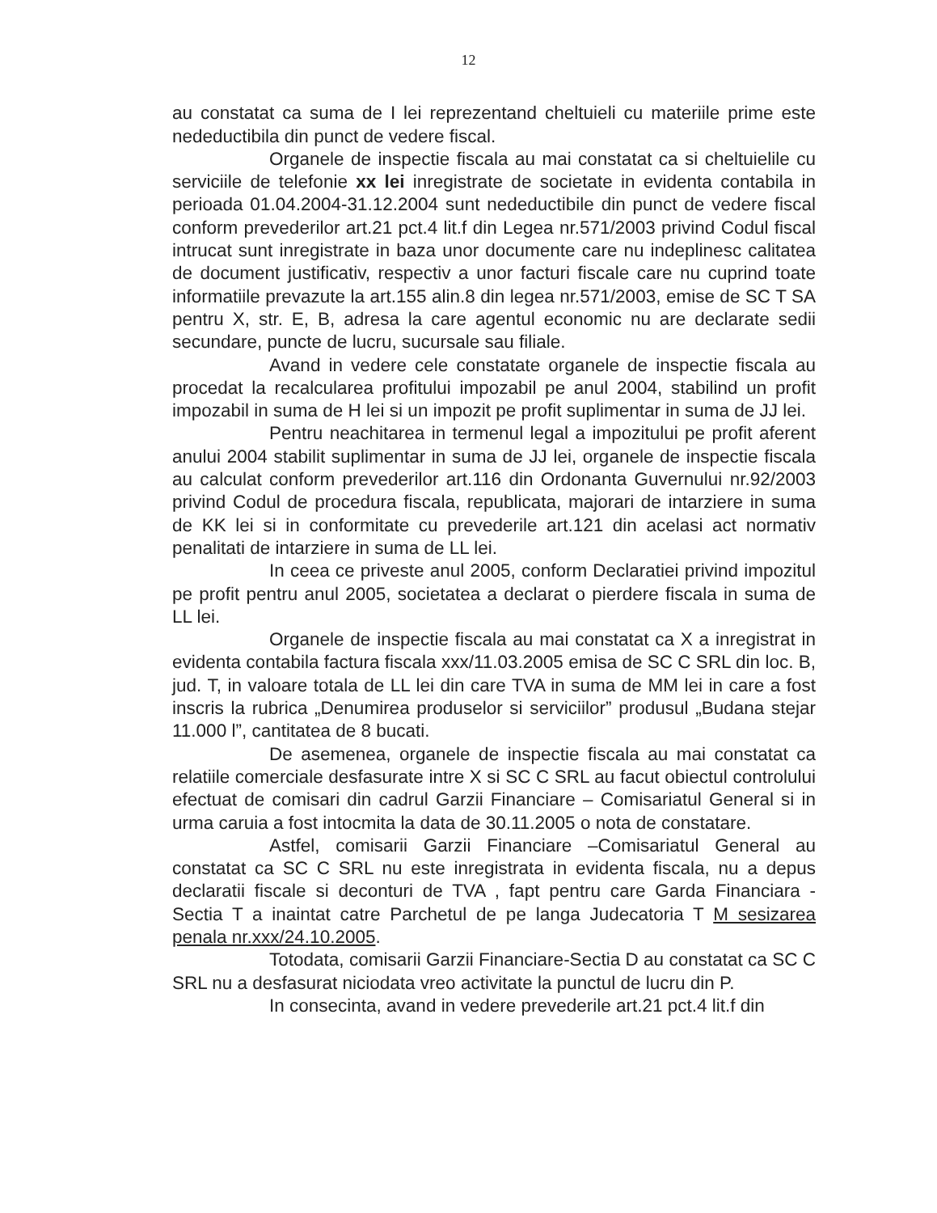12
au constatat ca suma de I lei reprezentand cheltuieli cu materiile prime este nedeductibila din punct de vedere fiscal.
Organele de inspectie fiscala au mai constatat ca si cheltuielile cu serviciile de telefonie xx lei inregistrate de societate in evidenta contabila in perioada 01.04.2004-31.12.2004 sunt nedeductibile din punct de vedere fiscal conform prevederilor art.21 pct.4 lit.f din Legea nr.571/2003 privind Codul fiscal intrucat sunt inregistrate in baza unor documente care nu indeplinesc calitatea de document justificativ, respectiv a unor facturi fiscale care nu cuprind toate informatiile prevazute la art.155 alin.8 din legea nr.571/2003, emise de SC T SA pentru X, str. E, B, adresa la care agentul economic nu are declarate sedii secundare, puncte de lucru, sucursale sau filiale.
Avand in vedere cele constatate organele de inspectie fiscala au procedat la recalcularea profitului impozabil pe anul 2004, stabilind un profit impozabil in suma de H lei si un impozit pe profit suplimentar in suma de JJ lei.
Pentru neachitarea in termenul legal a impozitului pe profit aferent anului 2004 stabilit suplimentar in suma de JJ lei, organele de inspectie fiscala au calculat conform prevederilor art.116 din Ordonanta Guvernului nr.92/2003 privind Codul de procedura fiscala, republicata, majorari de intarziere in suma de KK lei si in conformitate cu prevederile art.121 din acelasi act normativ penalitati de intarziere in suma de LL lei.
In ceea ce priveste anul 2005, conform Declaratiei privind impozitul pe profit pentru anul 2005, societatea a declarat o pierdere fiscala in suma de LL lei.
Organele de inspectie fiscala au mai constatat ca X a inregistrat in evidenta contabila factura fiscala xxx/11.03.2005 emisa de SC C SRL din loc. B, jud. T, in valoare totala de LL lei din care TVA in suma de MM lei in care a fost inscris la rubrica „Denumirea produselor si serviciilor” produsul „Budana stejar 11.000 l”, cantitatea de 8 bucati.
De asemenea, organele de inspectie fiscala au mai constatat ca relatiile comerciale desfasurate intre X si SC C SRL au facut obiectul controlului efectuat de comisari din cadrul Garzii Financiare – Comisariatul General si in urma caruia a fost intocmita la data de 30.11.2005 o nota de constatare.
Astfel, comisarii Garzii Financiare –Comisariatul General au constatat ca SC C SRL nu este inregistrata in evidenta fiscala, nu a depus declaratii fiscale si deconturi de TVA , fapt pentru care Garda Financiara - Sectia T a inaintat catre Parchetul de pe langa Judecatoria T M sesizarea penala nr.xxx/24.10.2005.
Totodata, comisarii Garzii Financiare-Sectia D au constatat ca SC C SRL nu a desfasurat niciodata vreo activitate la punctul de lucru din P.
In consecinta, avand in vedere prevederile art.21 pct.4 lit.f din